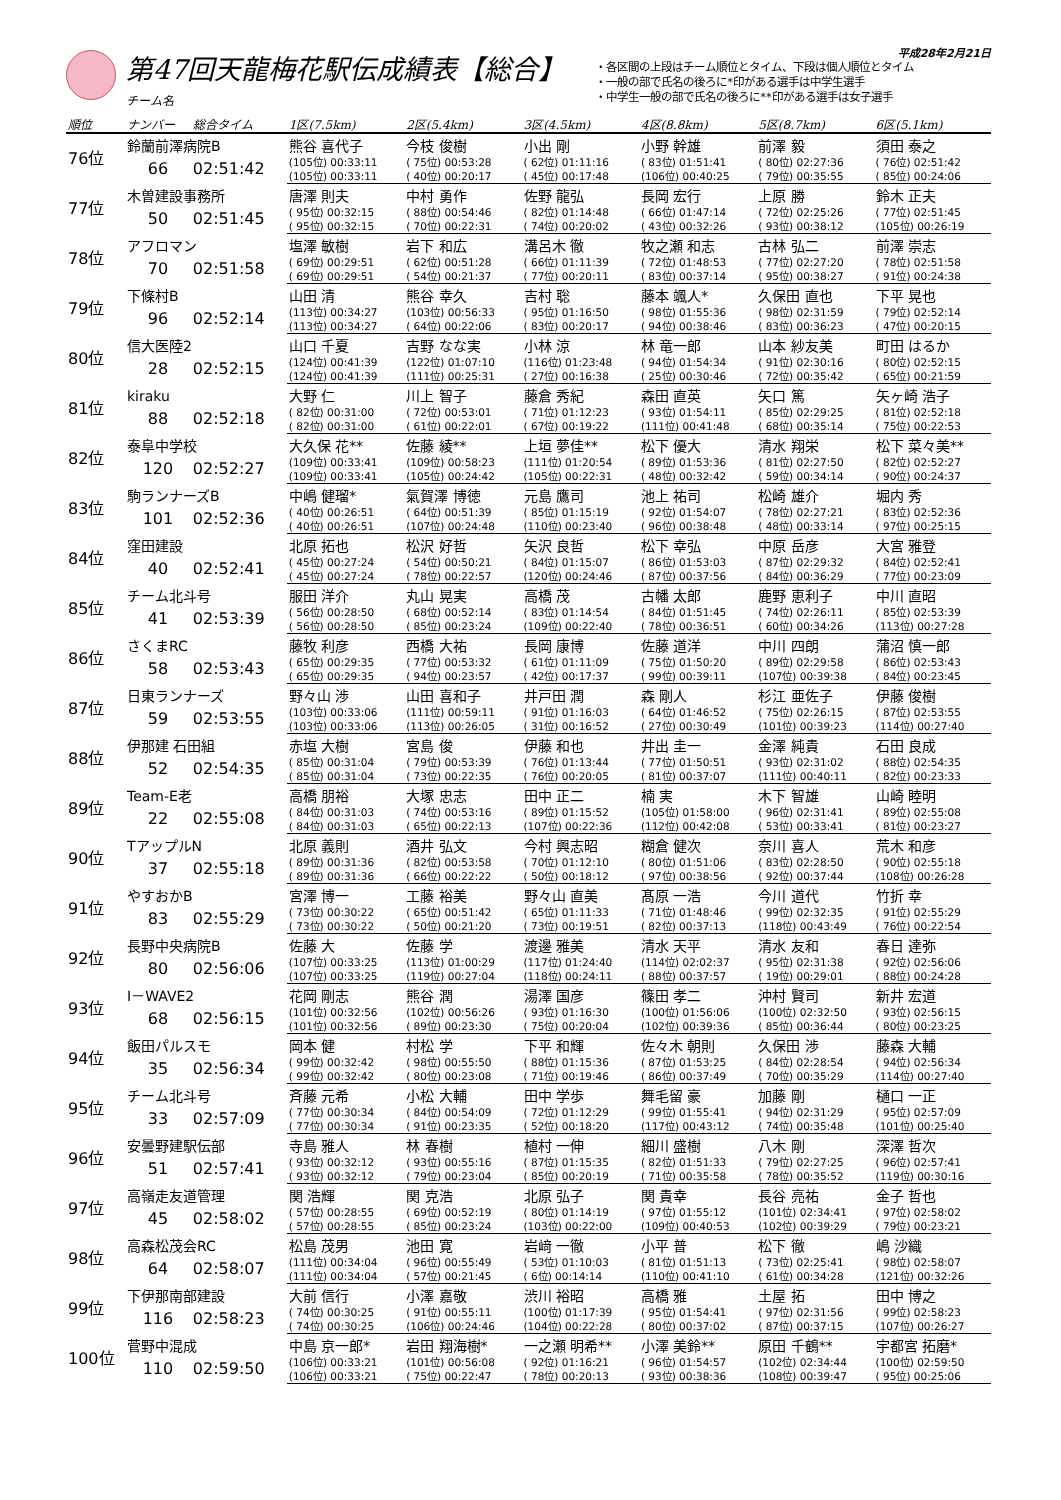第47回天龍梅花駅伝成績表【総合】
チーム名
・各区間の上段はチーム順位とタイム、下段は個人順位とタイム
・一般の部で氏名の後ろに*印がある選手は中学生選手
・中学生一般の部で氏名の後ろに**印がある選手は女子選手
平成28年2月21日
| 順位 | ナンバー | 総合タイム | 1区(7.5km) | 2区(5.4km) | 3区(4.5km) | 4区(8.8km) | 5区(8.7km) | 6区(5.1km) |
| --- | --- | --- | --- | --- | --- | --- | --- | --- |
| 76位 | 鈴蘭前澤病院B | | 熊谷 喜代子 | 今枝 俊樹 | 小出 剛 | 小野 幹雄 | 前澤 毅 | 須田 泰之 |
| | 66 | 02:51:42 | (105位) 00:33:11 | ( 75位) 00:53:28 | ( 62位) 01:11:16 | ( 83位) 01:51:41 | ( 80位) 02:27:36 | ( 76位) 02:51:42 |
| | | | (105位) 00:33:11 | ( 40位) 00:20:17 | ( 45位) 00:17:48 | (106位) 00:40:25 | ( 79位) 00:35:55 | ( 85位) 00:24:06 |
| 77位 | 木曽建設事務所 | | 唐澤 則夫 | 中村 勇作 | 佐野 龍弘 | 長岡 宏行 | 上原 勝 | 鈴木 正夫 |
| | 50 | 02:51:45 | ( 95位) 00:32:15 | ( 88位) 00:54:46 | ( 82位) 01:14:48 | ( 66位) 01:47:14 | ( 72位) 02:25:26 | ( 77位) 02:51:45 |
| | | | ( 95位) 00:32:15 | ( 70位) 00:22:31 | ( 74位) 00:20:02 | ( 43位) 00:32:26 | ( 93位) 00:38:12 | (105位) 00:26:19 |
| 78位 | アフロマン | | 塩澤 敏樹 | 岩下 和広 | 溝呂木 徹 | 牧之瀬 和志 | 古林 弘二 | 前澤 崇志 |
| | 70 | 02:51:58 | ( 69位) 00:29:51 | ( 62位) 00:51:28 | ( 66位) 01:11:39 | ( 72位) 01:48:53 | ( 77位) 02:27:20 | ( 78位) 02:51:58 |
| | | | ( 69位) 00:29:51 | ( 54位) 00:21:37 | ( 77位) 00:20:11 | ( 83位) 00:37:14 | ( 95位) 00:38:27 | ( 91位) 00:24:38 |
| 79位 | 下條村B | | 山田 清 | 熊谷 幸久 | 吉村 聡 | 藤本 颯人* | 久保田 直也 | 下平 晃也 |
| | 96 | 02:52:14 | (113位) 00:34:27 | (103位) 00:56:33 | ( 95位) 01:16:50 | ( 98位) 01:55:36 | ( 98位) 02:31:59 | ( 79位) 02:52:14 |
| | | | (113位) 00:34:27 | ( 64位) 00:22:06 | ( 83位) 00:20:17 | ( 94位) 00:38:46 | ( 83位) 00:36:23 | ( 47位) 00:20:15 |
| 80位 | 信大医陸2 | | 山口 千夏 | 吉野 なな実 | 小林 涼 | 林 竜一郎 | 山本 紗友美 | 町田 はるか |
| | 28 | 02:52:15 | (124位) 00:41:39 | (122位) 01:07:10 | (116位) 01:23:48 | ( 94位) 01:54:34 | ( 91位) 02:30:16 | ( 80位) 02:52:15 |
| | | | (124位) 00:41:39 | (111位) 00:25:31 | ( 27位) 00:16:38 | ( 25位) 00:30:46 | ( 72位) 00:35:42 | ( 65位) 00:21:59 |
| 81位 | kiraku | | 大野 仁 | 川上 智子 | 藤倉 秀紀 | 森田 直英 | 矢口 篤 | 矢ヶ崎 浩子 |
| | 88 | 02:52:18 | ( 82位) 00:31:00 | ( 72位) 00:53:01 | ( 71位) 01:12:23 | ( 93位) 01:54:11 | ( 85位) 02:29:25 | ( 81位) 02:52:18 |
| | | | ( 82位) 00:31:00 | ( 61位) 00:22:01 | ( 67位) 00:19:22 | (111位) 00:41:48 | ( 68位) 00:35:14 | ( 75位) 00:22:53 |
| 82位 | 泰阜中学校 | | 大久保 花** | 佐藤 綾** | 上垣 夢佳** | 松下 優大 | 清水 翔栄 | 松下 菜々美** |
| | 120 | 02:52:27 | (109位) 00:33:41 | (109位) 00:58:23 | (111位) 01:20:54 | ( 89位) 01:53:36 | ( 81位) 02:27:50 | ( 82位) 02:52:27 |
| | | | (109位) 00:33:41 | (105位) 00:24:42 | (105位) 00:22:31 | ( 48位) 00:32:42 | ( 59位) 00:34:14 | ( 90位) 00:24:37 |
| 83位 | 駒ランナーズB | | 中嶋 健瑠* | 氣賀澤 博徳 | 元島 鷹司 | 池上 祐司 | 松崎 雄介 | 堀内 秀 |
| | 101 | 02:52:36 | ( 40位) 00:26:51 | ( 64位) 00:51:39 | ( 85位) 01:15:19 | ( 92位) 01:54:07 | ( 78位) 02:27:21 | ( 83位) 02:52:36 |
| | | | ( 40位) 00:26:51 | (107位) 00:24:48 | (110位) 00:23:40 | ( 96位) 00:38:48 | ( 48位) 00:33:14 | ( 97位) 00:25:15 |
| 84位 | 窪田建設 | | 北原 拓也 | 松沢 好哲 | 矢沢 良哲 | 松下 幸弘 | 中原 岳彦 | 大宮 雅登 |
| | 40 | 02:52:41 | ( 45位) 00:27:24 | ( 54位) 00:50:21 | ( 84位) 01:15:07 | ( 86位) 01:53:03 | ( 87位) 02:29:32 | ( 84位) 02:52:41 |
| | | | ( 45位) 00:27:24 | ( 78位) 00:22:57 | (120位) 00:24:46 | ( 87位) 00:37:56 | ( 84位) 00:36:29 | ( 77位) 00:23:09 |
| 85位 | チーム北斗号 | | 服田 洋介 | 丸山 晃実 | 高橋 茂 | 古幡 太郎 | 鹿野 恵利子 | 中川 直昭 |
| | 41 | 02:53:39 | ( 56位) 00:28:50 | ( 68位) 00:52:14 | ( 83位) 01:14:54 | ( 84位) 01:51:45 | ( 74位) 02:26:11 | ( 85位) 02:53:39 |
| | | | ( 56位) 00:28:50 | ( 85位) 00:23:24 | (109位) 00:22:40 | ( 78位) 00:36:51 | ( 60位) 00:34:26 | (113位) 00:27:28 |
| 86位 | さくまRC | | 藤牧 利彦 | 西橋 大祐 | 長岡 康博 | 佐藤 道洋 | 中川 四朗 | 蒲沼 慎一郎 |
| | 58 | 02:53:43 | ( 65位) 00:29:35 | ( 77位) 00:53:32 | ( 61位) 01:11:09 | ( 75位) 01:50:20 | ( 89位) 02:29:58 | ( 86位) 02:53:43 |
| | | | ( 65位) 00:29:35 | ( 94位) 00:23:57 | ( 42位) 00:17:37 | ( 99位) 00:39:11 | (107位) 00:39:38 | ( 84位) 00:23:45 |
| 87位 | 日東ランナーズ | | 野々山 渉 | 山田 喜和子 | 井戸田 潤 | 森 剛人 | 杉江 亜佐子 | 伊藤 俊樹 |
| | 59 | 02:53:55 | (103位) 00:33:06 | (111位) 00:59:11 | ( 91位) 01:16:03 | ( 64位) 01:46:52 | ( 75位) 02:26:15 | ( 87位) 02:53:55 |
| | | | (103位) 00:33:06 | (113位) 00:26:05 | ( 31位) 00:16:52 | ( 27位) 00:30:49 | (101位) 00:39:23 | (114位) 00:27:40 |
| 88位 | 伊那建 石田組 | | 赤塩 大樹 | 宮島 俊 | 伊藤 和也 | 井出 圭一 | 金澤 純貴 | 石田 良成 |
| | 52 | 02:54:35 | ( 85位) 00:31:04 | ( 79位) 00:53:39 | ( 76位) 01:13:44 | ( 77位) 01:50:51 | ( 93位) 02:31:02 | ( 88位) 02:54:35 |
| | | | ( 85位) 00:31:04 | ( 73位) 00:22:35 | ( 76位) 00:20:05 | ( 81位) 00:37:07 | (111位) 00:40:11 | ( 82位) 00:23:33 |
| 89位 | Team-E老 | | 高橋 朋裕 | 大塚 忠志 | 田中 正二 | 楠 実 | 木下 智雄 | 山崎 睦明 |
| | 22 | 02:55:08 | ( 84位) 00:31:03 | ( 74位) 00:53:16 | ( 89位) 01:15:52 | (105位) 01:58:00 | ( 96位) 02:31:41 | ( 89位) 02:55:08 |
| | | | ( 84位) 00:31:03 | ( 65位) 00:22:13 | (107位) 00:22:36 | (112位) 00:42:08 | ( 53位) 00:33:41 | ( 81位) 00:23:27 |
| 90位 | TアップルN | | 北原 義則 | 酒井 弘文 | 今村 興志昭 | 糊倉 健次 | 奈川 喜人 | 荒木 和彦 |
| | 37 | 02:55:18 | ( 89位) 00:31:36 | ( 82位) 00:53:58 | ( 70位) 01:12:10 | ( 80位) 01:51:06 | ( 83位) 02:28:50 | ( 90位) 02:55:18 |
| | | | ( 89位) 00:31:36 | ( 66位) 00:22:22 | ( 50位) 00:18:12 | ( 97位) 00:38:56 | ( 92位) 00:37:44 | (108位) 00:26:28 |
| 91位 | やすおかB | | 宮澤 博一 | 工藤 裕美 | 野々山 直美 | 髙原 一浩 | 今川 道代 | 竹折 幸 |
| | 83 | 02:55:29 | ( 73位) 00:30:22 | ( 65位) 00:51:42 | ( 65位) 01:11:33 | ( 71位) 01:48:46 | ( 99位) 02:32:35 | ( 91位) 02:55:29 |
| | | | ( 73位) 00:30:22 | ( 50位) 00:21:20 | ( 73位) 00:19:51 | ( 82位) 00:37:13 | (118位) 00:43:49 | ( 76位) 00:22:54 |
| 92位 | 長野中央病院B | | 佐藤 大 | 佐藤 学 | 渡邊 雅美 | 清水 天平 | 清水 友和 | 春日 達弥 |
| | 80 | 02:56:06 | (107位) 00:33:25 | (113位) 01:00:29 | (117位) 01:24:40 | (114位) 02:02:37 | ( 95位) 02:31:38 | ( 92位) 02:56:06 |
| | | | (107位) 00:33:25 | (119位) 00:27:04 | (118位) 00:24:11 | ( 88位) 00:37:57 | ( 19位) 00:29:01 | ( 88位) 00:24:28 |
| 93位 | I－WAVE2 | | 花岡 剛志 | 熊谷 潤 | 湯澤 国彦 | 篠田 孝二 | 沖村 賢司 | 新井 宏道 |
| | 68 | 02:56:15 | (101位) 00:32:56 | (102位) 00:56:26 | ( 93位) 01:16:30 | (100位) 01:56:06 | (100位) 02:32:50 | ( 93位) 02:56:15 |
| | | | (101位) 00:32:56 | ( 89位) 00:23:30 | ( 75位) 00:20:04 | (102位) 00:39:36 | ( 85位) 00:36:44 | ( 80位) 00:23:25 |
| 94位 | 飯田パルスモ | | 岡本 健 | 村松 学 | 下平 和輝 | 佐々木 朝則 | 久保田 渉 | 藤森 大輔 |
| | 35 | 02:56:34 | ( 99位) 00:32:42 | ( 98位) 00:55:50 | ( 88位) 01:15:36 | ( 87位) 01:53:25 | ( 84位) 02:28:54 | ( 94位) 02:56:34 |
| | | | ( 99位) 00:32:42 | ( 80位) 00:23:08 | ( 71位) 00:19:46 | ( 86位) 00:37:49 | ( 70位) 00:35:29 | (114位) 00:27:40 |
| 95位 | チーム北斗号 | | 斉藤 元希 | 小松 大輔 | 田中 学歩 | 舞毛留 豪 | 加藤 剛 | 樋口 一正 |
| | 33 | 02:57:09 | ( 77位) 00:30:34 | ( 84位) 00:54:09 | ( 72位) 01:12:29 | ( 99位) 01:55:41 | ( 94位) 02:31:29 | ( 95位) 02:57:09 |
| | | | ( 77位) 00:30:34 | ( 91位) 00:23:35 | ( 52位) 00:18:20 | (117位) 00:43:12 | ( 74位) 00:35:48 | (101位) 00:25:40 |
| 96位 | 安曇野建駅伝部 | | 寺島 雅人 | 林 春樹 | 植村 一伸 | 細川 盛樹 | 八木 剛 | 深澤 哲次 |
| | 51 | 02:57:41 | ( 93位) 00:32:12 | ( 93位) 00:55:16 | ( 87位) 01:15:35 | ( 82位) 01:51:33 | ( 79位) 02:27:25 | ( 96位) 02:57:41 |
| | | | ( 93位) 00:32:12 | ( 79位) 00:23:04 | ( 85位) 00:20:19 | ( 71位) 00:35:58 | ( 78位) 00:35:52 | (119位) 00:30:16 |
| 97位 | 高嶺走友道管理 | | 関 浩輝 | 関 克浩 | 北原 弘子 | 関 貴幸 | 長谷 亮祐 | 金子 哲也 |
| | 45 | 02:58:02 | ( 57位) 00:28:55 | ( 69位) 00:52:19 | ( 80位) 01:14:19 | ( 97位) 01:55:12 | (101位) 02:34:41 | ( 97位) 02:58:02 |
| | | | ( 57位) 00:28:55 | ( 85位) 00:23:24 | (103位) 00:22:00 | (109位) 00:40:53 | (102位) 00:39:29 | ( 79位) 00:23:21 |
| 98位 | 高森松茂会RC | | 松島 茂男 | 池田 寛 | 岩﨑 一徹 | 小平 普 | 松下 徹 | 嶋 沙織 |
| | 64 | 02:58:07 | (111位) 00:34:04 | ( 96位) 00:55:49 | ( 53位) 01:10:03 | ( 81位) 01:51:13 | ( 73位) 02:25:41 | ( 98位) 02:58:07 |
| | | | (111位) 00:34:04 | ( 57位) 00:21:45 | ( 6位) 00:14:14 | (110位) 00:41:10 | ( 61位) 00:34:28 | (121位) 00:32:26 |
| 99位 | 下伊那南部建設 | | 大前 信行 | 小澤 嘉敬 | 渋川 裕昭 | 高橋 雅 | 土屋 拓 | 田中 博之 |
| | 116 | 02:58:23 | ( 74位) 00:30:25 | ( 91位) 00:55:11 | (100位) 01:17:39 | ( 95位) 01:54:41 | ( 97位) 02:31:56 | ( 99位) 02:58:23 |
| | | | ( 74位) 00:30:25 | (106位) 00:24:46 | (104位) 00:22:28 | ( 80位) 00:37:02 | ( 87位) 00:37:15 | (107位) 00:26:27 |
| 100位 | 菅野中混成 | | 中島 京一郎* | 岩田 翔海樹* | 一之瀬 明希** | 小澤 美鈴** | 原田 千鶴** | 宇都宮 拓磨* |
| | 110 | 02:59:50 | (106位) 00:33:21 | (101位) 00:56:08 | ( 92位) 01:16:21 | ( 96位) 01:54:57 | (102位) 02:34:44 | (100位) 02:59:50 |
| | | | (106位) 00:33:21 | ( 75位) 00:22:47 | ( 78位) 00:20:13 | ( 93位) 00:38:36 | (108位) 00:39:47 | ( 95位) 00:25:06 |